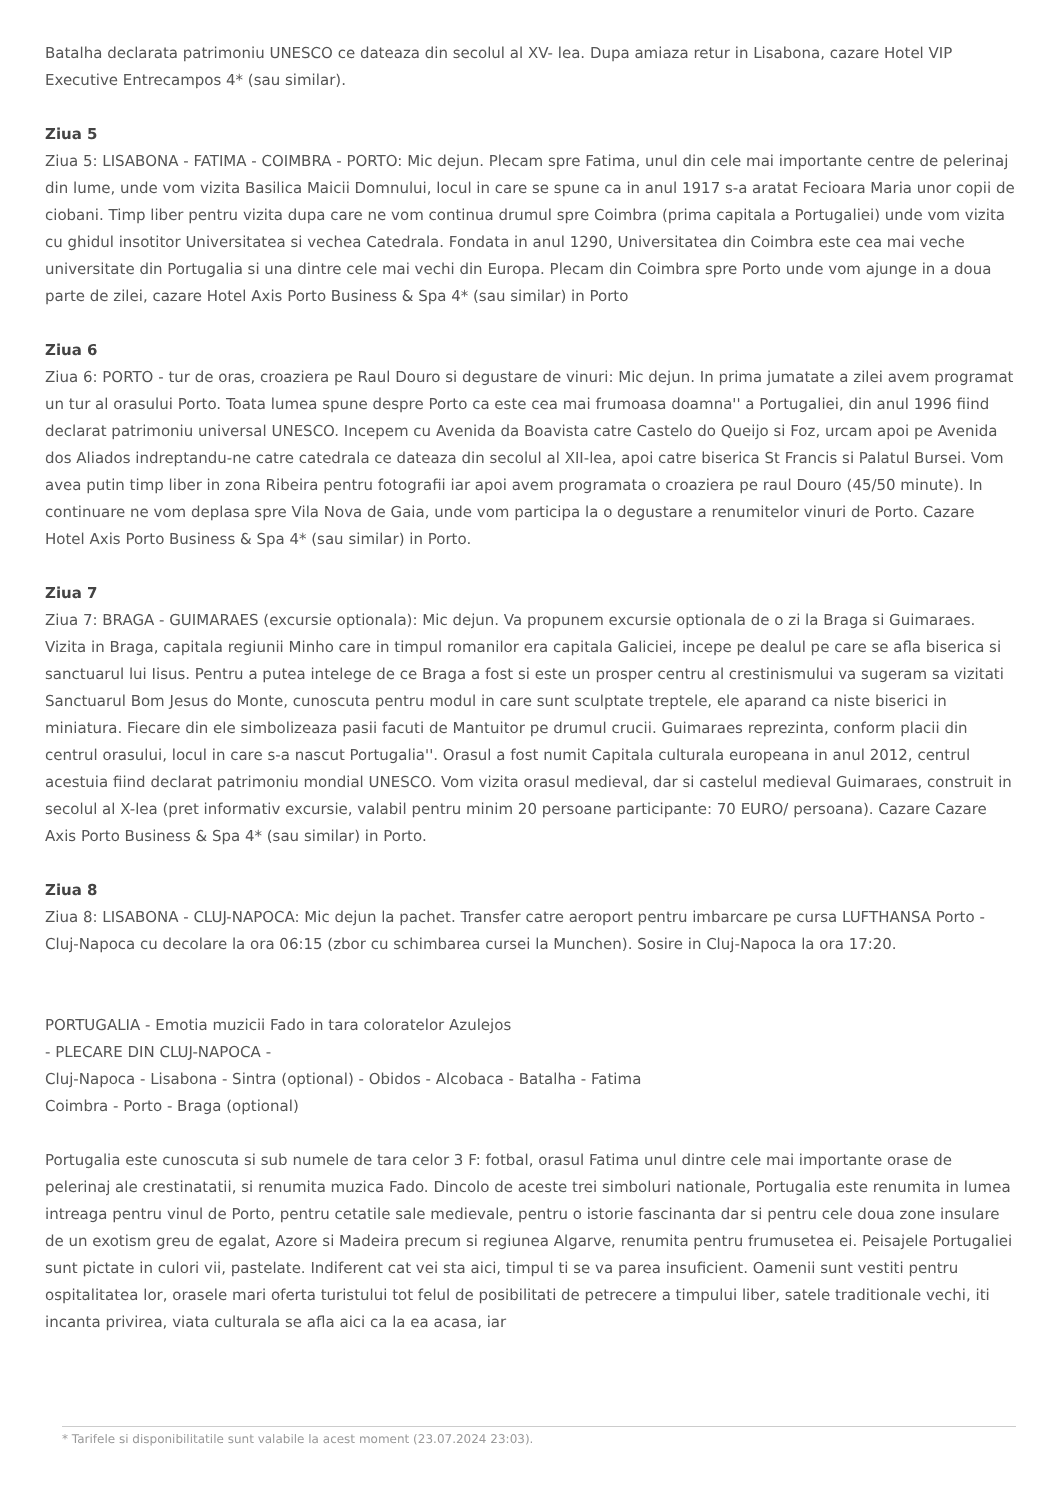Batalha declarata patrimoniu UNESCO ce dateaza din secolul al XV- lea. Dupa amiaza retur in Lisabona, cazare Hotel VIP Executive Entrecampos 4* (sau similar).
Ziua 5
Ziua 5: LISABONA - FATIMA - COIMBRA - PORTO: Mic dejun. Plecam spre Fatima, unul din cele mai importante centre de pelerinaj din lume, unde vom vizita Basilica Maicii Domnului, locul in care se spune ca in anul 1917 s-a aratat Fecioara Maria unor copii de ciobani. Timp liber pentru vizita dupa care ne vom continua drumul spre Coimbra (prima capitala a Portugaliei) unde vom vizita cu ghidul insotitor Universitatea si vechea Catedrala. Fondata in anul 1290, Universitatea din Coimbra este cea mai veche universitate din Portugalia si una dintre cele mai vechi din Europa. Plecam din Coimbra spre Porto unde vom ajunge in a doua parte de zilei, cazare Hotel Axis Porto Business & Spa 4* (sau similar) in Porto
Ziua 6
Ziua 6: PORTO - tur de oras, croaziera pe Raul Douro si degustare de vinuri: Mic dejun. In prima jumatate a zilei avem programat un tur al orasului Porto. Toata lumea spune despre Porto ca este cea mai frumoasa doamna'' a Portugaliei, din anul 1996 fiind declarat patrimoniu universal UNESCO. Incepem cu Avenida da Boavista catre Castelo do Queijo si Foz, urcam apoi pe Avenida dos Aliados indreptandu-ne catre catedrala ce dateaza din secolul al XII-lea, apoi catre biserica St Francis si Palatul Bursei. Vom avea putin timp liber in zona Ribeira pentru fotografii iar apoi avem programata o croaziera pe raul Douro (45/50 minute). In continuare ne vom deplasa spre Vila Nova de Gaia, unde vom participa la o degustare a renumitelor vinuri de Porto. Cazare Hotel Axis Porto Business & Spa 4* (sau similar) in Porto.
Ziua 7
Ziua 7: BRAGA - GUIMARAES (excursie optionala): Mic dejun. Va propunem excursie optionala de o zi la Braga si Guimaraes. Vizita in Braga, capitala regiunii Minho care in timpul romanilor era capitala Galiciei, incepe pe dealul pe care se afla biserica si sanctuarul lui Iisus. Pentru a putea intelege de ce Braga a fost si este un prosper centru al crestinismului va sugeram sa vizitati Sanctuarul Bom Jesus do Monte, cunoscuta pentru modul in care sunt sculptate treptele, ele aparand ca niste biserici in miniatura. Fiecare din ele simbolizeaza pasii facuti de Mantuitor pe drumul crucii. Guimaraes reprezinta, conform placii din centrul orasului, locul in care s-a nascut Portugalia''. Orasul a fost numit Capitala culturala europeana in anul 2012, centrul acestuia fiind declarat patrimoniu mondial UNESCO. Vom vizita orasul medieval, dar si castelul medieval Guimaraes, construit in secolul al X-lea (pret informativ excursie, valabil pentru minim 20 persoane participante: 70 EURO/ persoana). Cazare Cazare Axis Porto Business & Spa 4* (sau similar) in Porto.
Ziua 8
Ziua 8: LISABONA - CLUJ-NAPOCA: Mic dejun la pachet. Transfer catre aeroport pentru imbarcare pe cursa LUFTHANSA Porto - Cluj-Napoca cu decolare la ora 06:15 (zbor cu schimbarea cursei la Munchen). Sosire in Cluj-Napoca la ora 17:20.
PORTUGALIA - Emotia muzicii Fado in tara coloratelor Azulejos
- PLECARE DIN CLUJ-NAPOCA -
Cluj-Napoca - Lisabona - Sintra (optional) - Obidos - Alcobaca - Batalha - Fatima
Coimbra - Porto - Braga (optional)
Portugalia este cunoscuta si sub numele de tara celor 3 F: fotbal, orasul Fatima unul dintre cele mai importante orase de pelerinaj ale crestinatatii, si renumita muzica Fado. Dincolo de aceste trei simboluri nationale, Portugalia este renumita in lumea intreaga pentru vinul de Porto, pentru cetatile sale medievale, pentru o istorie fascinanta dar si pentru cele doua zone insulare de un exotism greu de egalat, Azore si Madeira precum si regiunea Algarve, renumita pentru frumusetea ei. Peisajele Portugaliei sunt pictate in culori vii, pastelate. Indiferent cat vei sta aici, timpul ti se va parea insuficient. Oamenii sunt vestiti pentru ospitalitatea lor, orasele mari oferta turistului tot felul de posibilitati de petrecere a timpului liber, satele traditionale vechi, iti incanta privirea, viata culturala se afla aici ca la ea acasa, iar
* Tarifele si disponibilitatile sunt valabile la acest moment (23.07.2024 23:03).